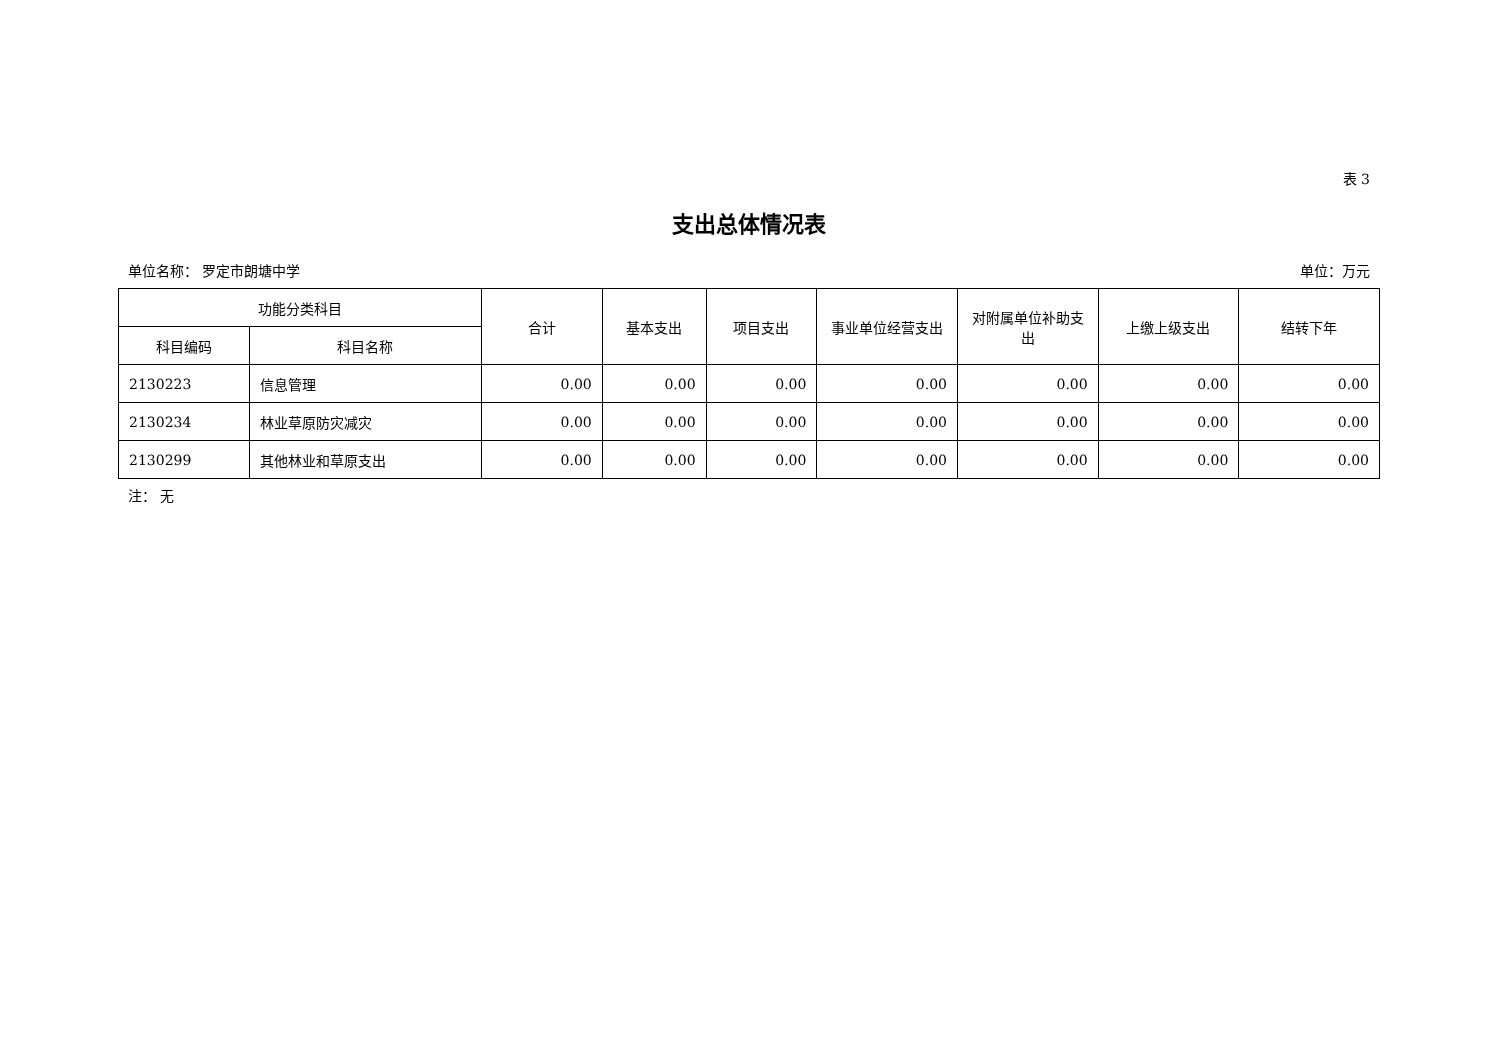表 3
支出总体情况表
单位名称： 罗定市朗塘中学 单位：万元
| 功能分类科目 | | 合计 | 基本支出 | 项目支出 | 事业单位经营支出 | 对附属单位补助支出 | 上缴上级支出 | 结转下年 |
| --- | --- | --- | --- | --- | --- | --- | --- | --- |
| 科目编码 | 科目名称 | | | | | | | |
| 2130223 | 信息管理 | 0.00 | 0.00 | 0.00 | 0.00 | 0.00 | 0.00 | 0.00 |
| 2130234 | 林业草原防灾减灾 | 0.00 | 0.00 | 0.00 | 0.00 | 0.00 | 0.00 | 0.00 |
| 2130299 | 其他林业和草原支出 | 0.00 | 0.00 | 0.00 | 0.00 | 0.00 | 0.00 | 0.00 |
注： 无